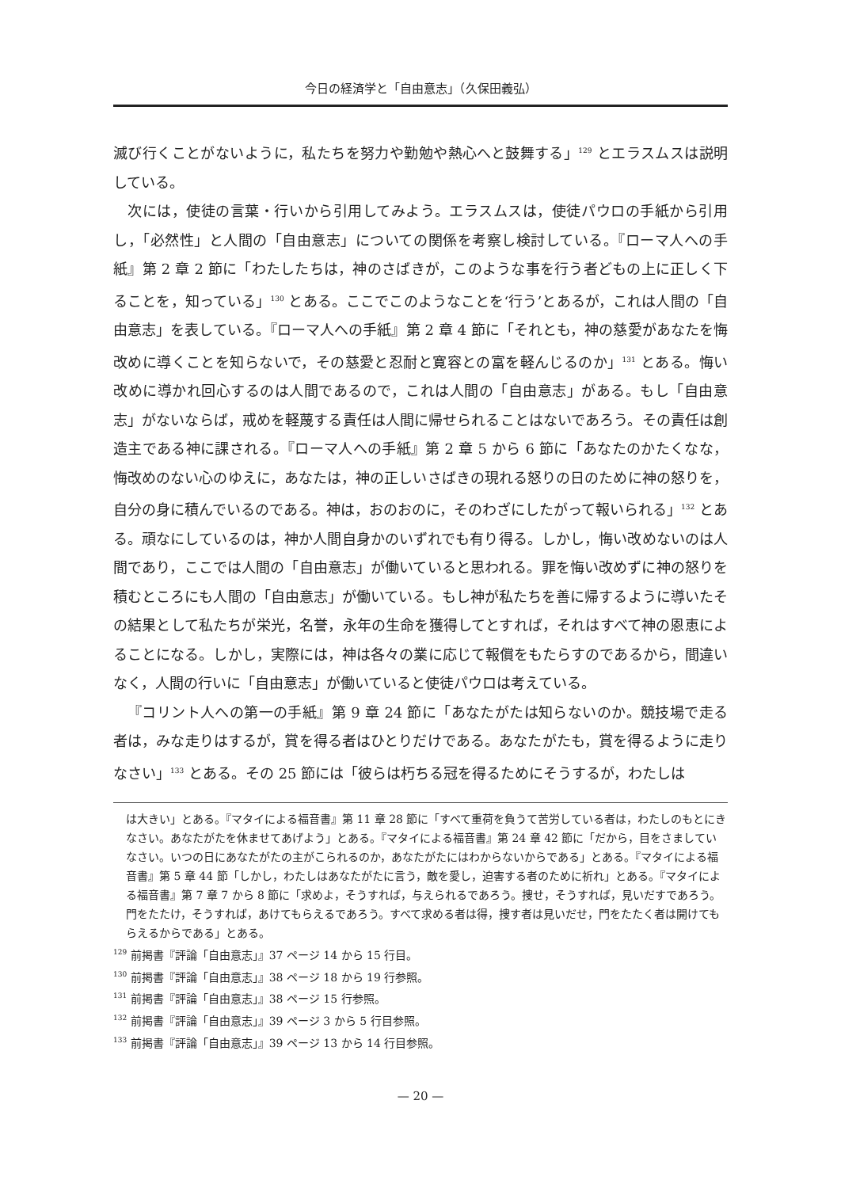今日の経済学と「自由意志」（久保田義弘）
滅び行くことがないように，私たちを努力や勤勉や熱心へと鼓舞する」<sup>129</sup> とエラスムスは説明している。
次には，使徒の言葉・行いから引用してみよう。エラスムスは，使徒パウロの手紙から引用し，「必然性」と人間の「自由意志」についての関係を考察し検討している。『ローマ人への手紙』第 2 章 2 節に「わたしたちは，神のさばきが，このような事を行う者どもの上に正しく下ることを，知っている」<sup>130</sup> とある。ここでこのようなことを‘行う’とあるが，これは人間の「自由意志」を表している。『ローマ人への手紙』第 2 章 4 節に「それとも，神の慈愛があなたを悔改めに導くことを知らないで，その慈愛と忍耐と寛容との富を軽んじるのか」<sup>131</sup> とある。悔い改めに導かれ回心するのは人間であるので，これは人間の「自由意志」がある。もし「自由意志」がないならば，戒めを軽蔑する責任は人間に帰せられることはないであろう。その責任は創造主である神に課される。『ローマ人への手紙』第 2 章 5 から 6 節に「あなたのかたくなな，悔改めのない心のゆえに，あなたは，神の正しいさばきの現れる怒りの日のために神の怒りを，自分の身に積んでいるのである。神は，おのおのに，そのわざにしたがって報いられる」<sup>132</sup> とある。頑なにしているのは，神か人間自身かのいずれでも有り得る。しかし，悔い改めないのは人間であり，ここでは人間の「自由意志」が働いていると思われる。罪を悔い改めずに神の怒りを積むところにも人間の「自由意志」が働いている。もし神が私たちを善に帰するように導いたその結果として私たちが栄光，名誉，永年の生命を獲得してとすれば，それはすべて神の恩恵によることになる。しかし，実際には，神は各々の業に応じて報償をもたらすのであるから，間違いなく，人間の行いに「自由意志」が働いていると使徒パウロは考えている。
『コリント人への第一の手紙』第 9 章 24 節に「あなたがたは知らないのか。競技場で走る者は，みな走りはするが，賞を得る者はひとりだけである。あなたがたも，賞を得るように走りなさい」<sup>133</sup> とある。その 25 節には「彼らは朽ちる冠を得るためにそうするが，わたしは
は大きい」とある。『マタイによる福音書』第 11 章 28 節に「すべて重荷を負うて苦労している者は，わたしのもとにきなさい。あなたがたを休ませてあげよう」とある。『マタイによる福音書』第 24 章 42 節に「だから，目をさましていなさい。いつの日にあなたがたの主がこられるのか，あなたがたにはわからないからである」とある。『マタイによる福音書』第 5 章 44 節「しかし，わたしはあなたがたに言う，敵を愛し，迫害する者のために祈れ」とある。『マタイによる福音書』第 7 章 7 から 8 節に「求めよ，そうすれば，与えられるであろう。捜せ，そうすれば，見いだすであろう。門をたたけ，そうすれば，あけてもらえるであろう。すべて求める者は得，捜す者は見いだせ，門をたたく者は開けてもらえるからである」とある。
<sup>129</sup> 前掲書『評論「自由意志」』37 ページ 14 から 15 行目。
<sup>130</sup> 前掲書『評論「自由意志」』38 ページ 18 から 19 行参照。
<sup>131</sup> 前掲書『評論「自由意志」』38 ページ 15 行参照。
<sup>132</sup> 前掲書『評論「自由意志」』39 ページ 3 から 5 行目参照。
<sup>133</sup> 前掲書『評論「自由意志」』39 ページ 13 から 14 行目参照。
— 20 —